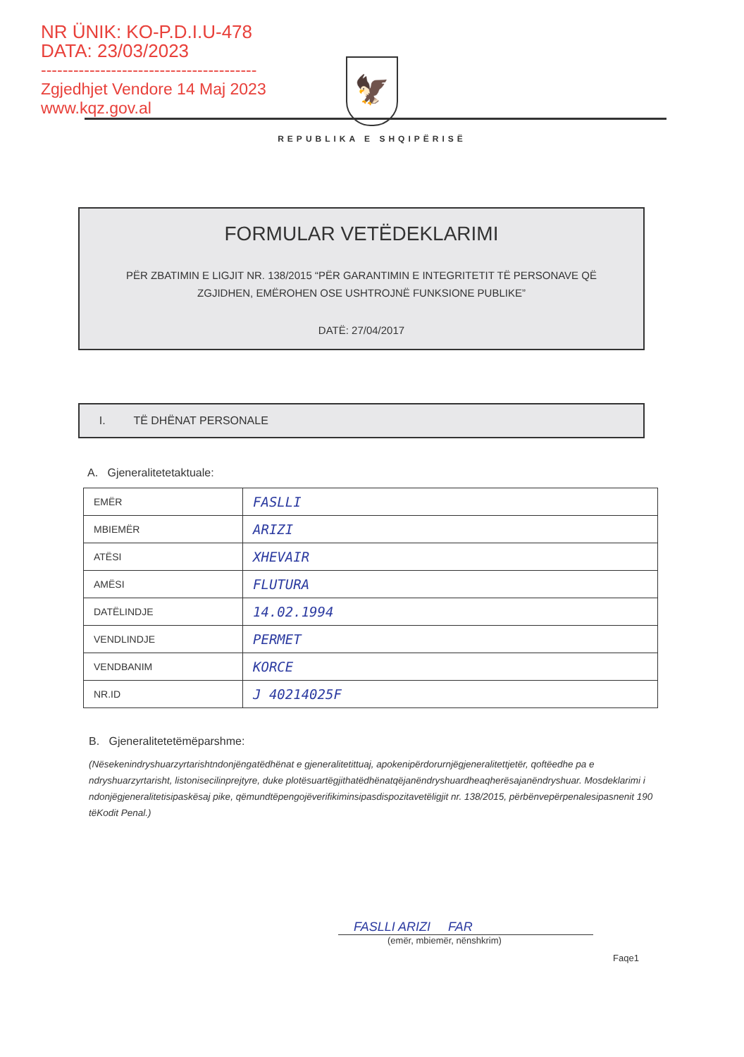NR ÜNIK: KO-P.D.I.U-478
DATA: 23/03/2023
----------------------------------------
Zgjedhjet Vendore 14 Maj 2023
www.kqz.gov.al
🦅
REPUBLIKA E SHQIPËRISË
FORMULAR VETËDEKLARIMI
PËR ZBATIMIN E LIGJIT NR. 138/2015 “PËR GARANTIMIN E INTEGRITETIT TË PERSONAVE QË
ZGJIDHEN, EMËROHEN OSE USHTROJNË FUNKSIONE PUBLIKE”
DATË: 27/04/2017
I. TË DHËNAT PERSONALE
A. Gjeneralitetetaktuale:
| EMËR | FASLLI |
| MBIEMËR | ARIZI |
| ATËSI | XHEVAIR |
| AMËSI | FLUTURA |
| DATËLINDJE | 14.02.1994 |
| VENDLINDJE | PERMET |
| VENDBANIM | KORCE |
| NR.ID | J 40214025F |
B. Gjeneralitetetëmëparshme:
(Nësekenindryshuarzyrtarishtndonjëngatëdhënat e gjeneralitetittuaj, apokenipërdorurnjëgjeneralitettjetër, qoftëedhe pa e ndryshuarzyrtarisht, listonisecilinprejtyre, duke plotësuartëgjithatëdhënatqëjanëndryshuardheaqherësajanëndryshuar. Mosdeklarimi i ndonjëgjeneralitetisipaskësaj pike, qëmundtëpengojëverifikiminsipasdispozitavetëligjit nr. 138/2015, përbënvepërpenalesipasnenit 190 tëKodit Penal.)
FASLLI ARIZI FAR
(emër, mbiemër, nënshkrim)
Faqe1